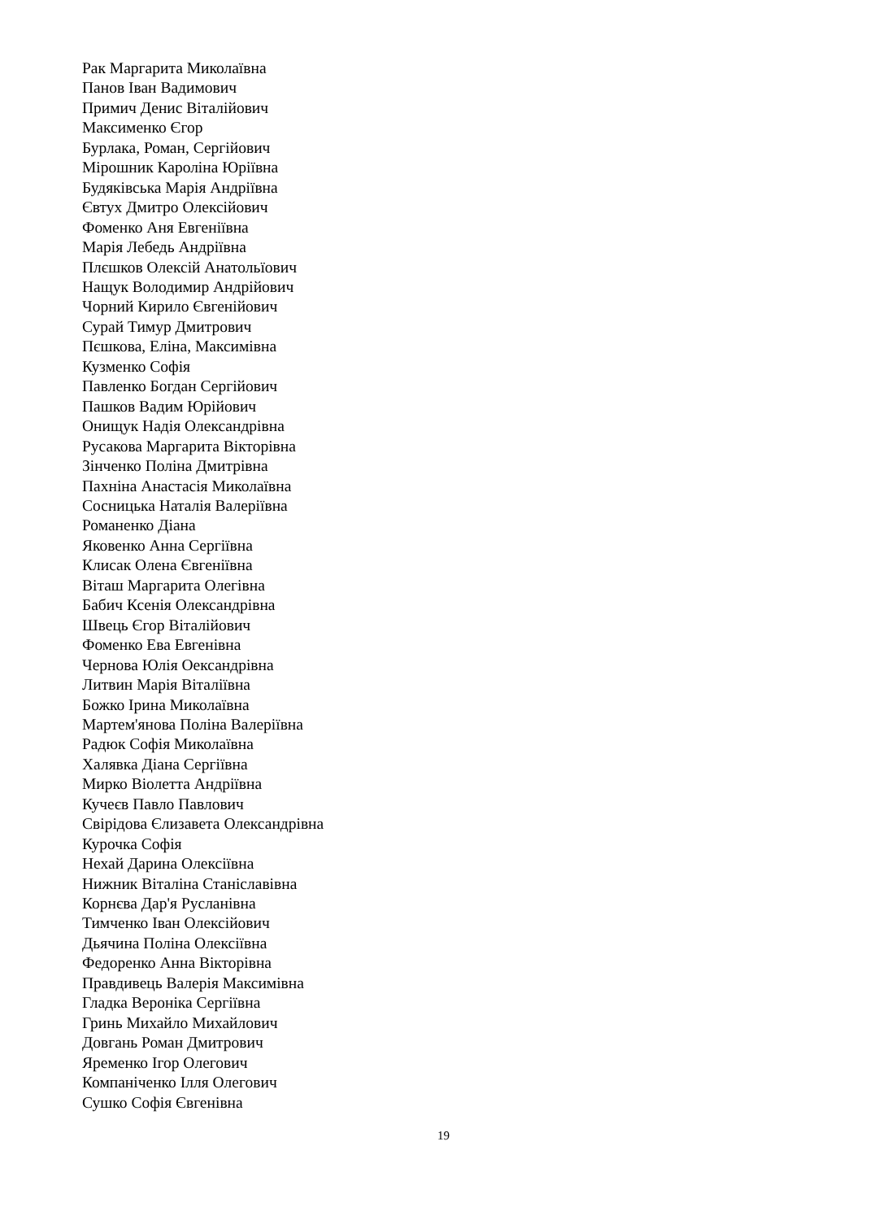Рак Маргарита Миколаївна
Панов Іван Вадимович
Примич Денис Віталійович
Максименко Єгор
Бурлака, Роман, Сергійович
Мірошник Кароліна Юріївна
Будяківська Марія Андріївна
Євтух Дмитро Олексійович
Фоменко Аня Евгеніївна
Марія Лебедь Андріївна
Плєшков Олексій Анатольїович
Нащук Володимир Андрійович
Чорний Кирило Євгенійович
Сурай Тимур Дмитрович
Пєшкова, Еліна, Максимівна
Кузменко Софія
Павленко Богдан Сергійович
Пашков Вадим Юрійович
Онищук Надія Олександрівна
Русакова Маргарита Вікторівна
Зінченко Поліна Дмитрівна
Пахніна Анастасія Миколаївна
Сосницька Наталія Валеріївна
Романенко Діана
Яковенко Анна Сергіївна
Клисак Олена Євгеніївна
Віташ Маргарита Олегівна
Бабич Ксенія Олександрівна
Швець Єгор Віталійович
Фоменко Ева Евгенівна
Чернова Юлія Оександрівна
Литвин Марія Віталіївна
Божко Ірина Миколаївна
Мартем'янова Поліна Валеріївна
Радюк Софія Миколаївна
Халявка Діана Сергіївна
Мирко Віолетта Андріївна
Кучеєв Павло Павлович
Свірідова Єлизавета Олександрівна
Курочка Софія
Нехай Дарина Олексіївна
Нижник Віталіна Станіславівна
Корнєва Дар'я Русланівна
Тимченко Іван Олексійович
Дьячина Поліна Олексіївна
Федоренко Анна Вікторівна
Правдивець Валерія Максимівна
Гладка Вероніка Сергіївна
Гринь Михайло Михайлович
Довгань Роман Дмитрович
Яременко Ігор Олегович
Компаніченко Ілля Олегович
Сушко Софія Євгенівна
19